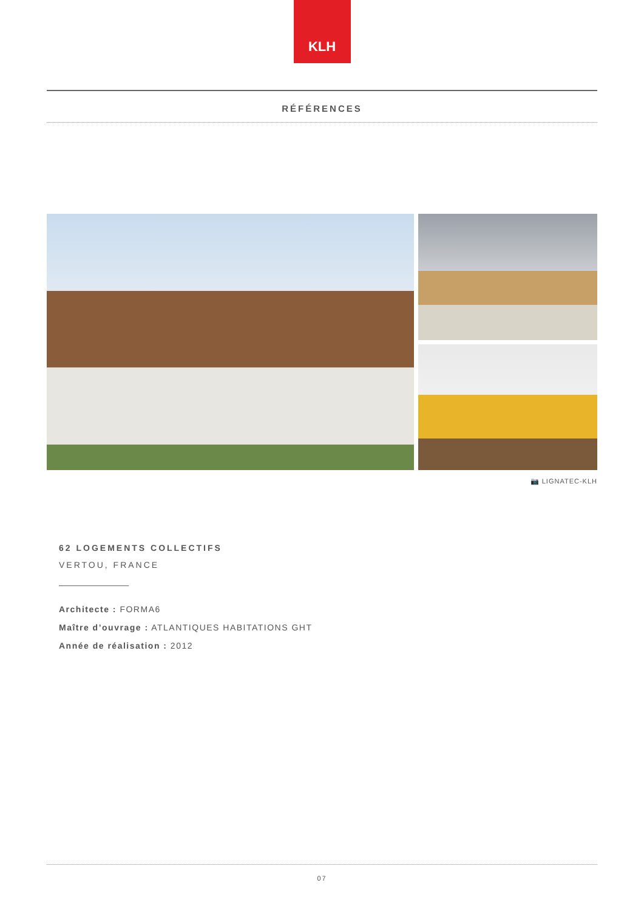KLH
RÉFÉRENCES
📷 LIGNATEC-KLH
62 LOGEMENTS COLLECTIFS
VERTOU, FRANCE
Architecte : FORMA6
Maître d’ouvrage : ATLANTIQUES HABITATIONS GHT
Année de réalisation : 2012
07